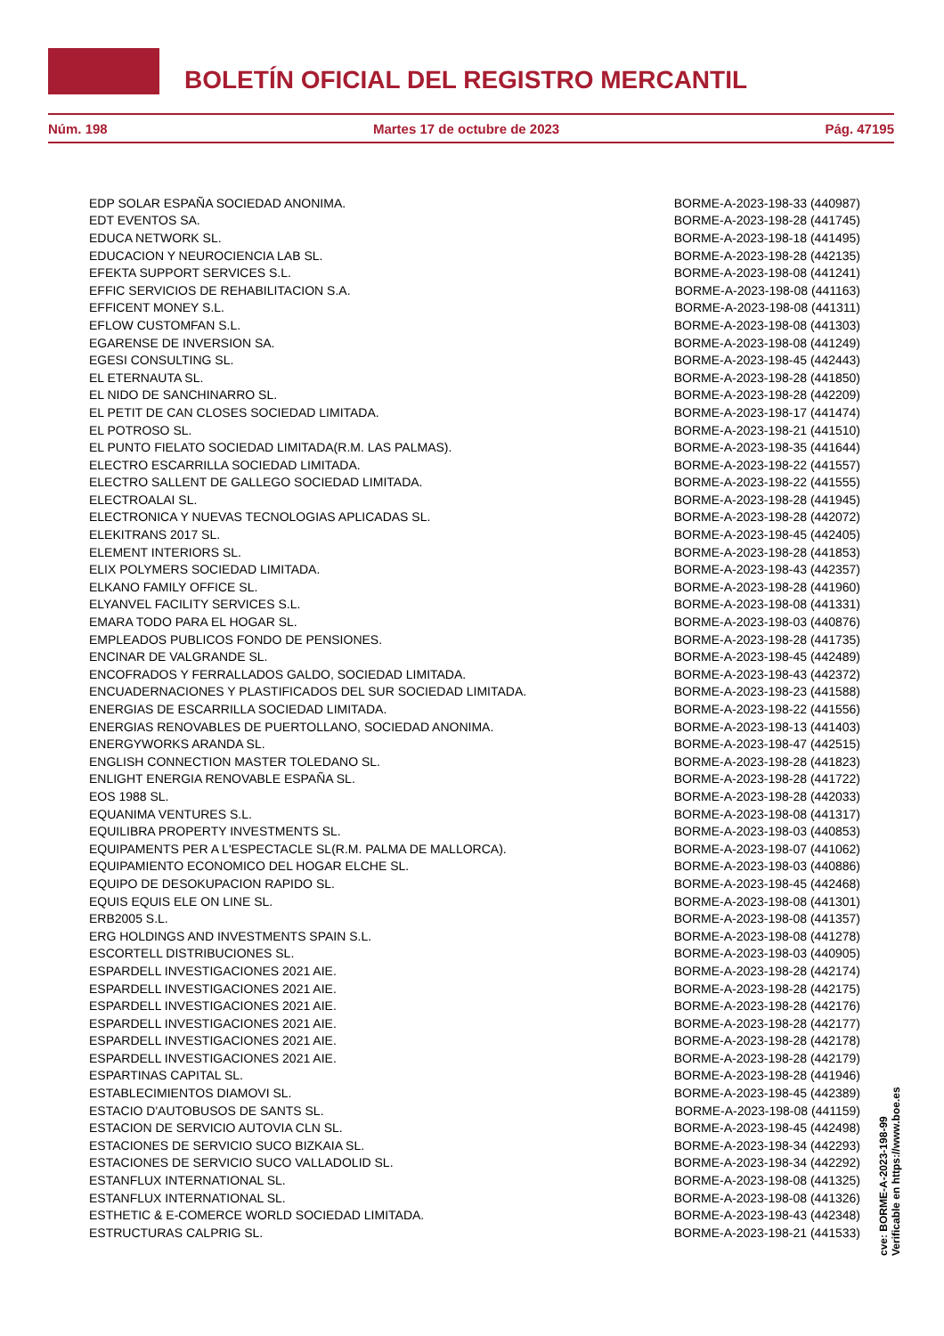BOLETÍN OFICIAL DEL REGISTRO MERCANTIL
Núm. 198 Martes 17 de octubre de 2023 Pág. 47195
| EDP SOLAR ESPAÑA SOCIEDAD ANONIMA. | BORME-A-2023-198-33 (440987) |
| EDT EVENTOS SA. | BORME-A-2023-198-28 (441745) |
| EDUCA NETWORK SL. | BORME-A-2023-198-18 (441495) |
| EDUCACION Y NEUROCIENCIA LAB SL. | BORME-A-2023-198-28 (442135) |
| EFEKTA SUPPORT SERVICES S.L. | BORME-A-2023-198-08 (441241) |
| EFFIC SERVICIOS DE REHABILITACION S.A. | BORME-A-2023-198-08 (441163) |
| EFFICENT MONEY S.L. | BORME-A-2023-198-08 (441311) |
| EFLOW CUSTOMFAN S.L. | BORME-A-2023-198-08 (441303) |
| EGARENSE DE INVERSION SA. | BORME-A-2023-198-08 (441249) |
| EGESI CONSULTING SL. | BORME-A-2023-198-45 (442443) |
| EL ETERNAUTA SL. | BORME-A-2023-198-28 (441850) |
| EL NIDO DE SANCHINARRO SL. | BORME-A-2023-198-28 (442209) |
| EL PETIT DE CAN CLOSES SOCIEDAD LIMITADA. | BORME-A-2023-198-17 (441474) |
| EL POTROSO SL. | BORME-A-2023-198-21 (441510) |
| EL PUNTO FIELATO SOCIEDAD LIMITADA(R.M. LAS PALMAS). | BORME-A-2023-198-35 (441644) |
| ELECTRO ESCARRILLA SOCIEDAD LIMITADA. | BORME-A-2023-198-22 (441557) |
| ELECTRO SALLENT DE GALLEGO SOCIEDAD LIMITADA. | BORME-A-2023-198-22 (441555) |
| ELECTROALAI SL. | BORME-A-2023-198-28 (441945) |
| ELECTRONICA Y NUEVAS TECNOLOGIAS APLICADAS SL. | BORME-A-2023-198-28 (442072) |
| ELEKITRANS 2017 SL. | BORME-A-2023-198-45 (442405) |
| ELEMENT INTERIORS SL. | BORME-A-2023-198-28 (441853) |
| ELIX POLYMERS SOCIEDAD LIMITADA. | BORME-A-2023-198-43 (442357) |
| ELKANO FAMILY OFFICE SL. | BORME-A-2023-198-28 (441960) |
| ELYANVEL FACILITY SERVICES S.L. | BORME-A-2023-198-08 (441331) |
| EMARA TODO PARA EL HOGAR SL. | BORME-A-2023-198-03 (440876) |
| EMPLEADOS PUBLICOS FONDO DE PENSIONES. | BORME-A-2023-198-28 (441735) |
| ENCINAR DE VALGRANDE SL. | BORME-A-2023-198-45 (442489) |
| ENCOFRADOS Y FERRALLADOS GALDO, SOCIEDAD LIMITADA. | BORME-A-2023-198-43 (442372) |
| ENCUADERNACIONES Y PLASTIFICADOS DEL SUR SOCIEDAD LIMITADA. | BORME-A-2023-198-23 (441588) |
| ENERGIAS DE ESCARRILLA SOCIEDAD LIMITADA. | BORME-A-2023-198-22 (441556) |
| ENERGIAS RENOVABLES DE PUERTOLLANO, SOCIEDAD ANONIMA. | BORME-A-2023-198-13 (441403) |
| ENERGYWORKS ARANDA SL. | BORME-A-2023-198-47 (442515) |
| ENGLISH CONNECTION MASTER TOLEDANO SL. | BORME-A-2023-198-28 (441823) |
| ENLIGHT ENERGIA RENOVABLE ESPAÑA SL. | BORME-A-2023-198-28 (441722) |
| EOS 1988 SL. | BORME-A-2023-198-28 (442033) |
| EQUANIMA VENTURES S.L. | BORME-A-2023-198-08 (441317) |
| EQUILIBRA PROPERTY INVESTMENTS SL. | BORME-A-2023-198-03 (440853) |
| EQUIPAMENTS PER A L'ESPECTACLE SL(R.M. PALMA DE MALLORCA). | BORME-A-2023-198-07 (441062) |
| EQUIPAMIENTO ECONOMICO DEL HOGAR ELCHE SL. | BORME-A-2023-198-03 (440886) |
| EQUIPO DE DESOKUPACION RAPIDO SL. | BORME-A-2023-198-45 (442468) |
| EQUIS EQUIS ELE ON LINE SL. | BORME-A-2023-198-08 (441301) |
| ERB2005 S.L. | BORME-A-2023-198-08 (441357) |
| ERG HOLDINGS AND INVESTMENTS SPAIN S.L. | BORME-A-2023-198-08 (441278) |
| ESCORTELL DISTRIBUCIONES SL. | BORME-A-2023-198-03 (440905) |
| ESPARDELL INVESTIGACIONES 2021 AIE. | BORME-A-2023-198-28 (442174) |
| ESPARDELL INVESTIGACIONES 2021 AIE. | BORME-A-2023-198-28 (442175) |
| ESPARDELL INVESTIGACIONES 2021 AIE. | BORME-A-2023-198-28 (442176) |
| ESPARDELL INVESTIGACIONES 2021 AIE. | BORME-A-2023-198-28 (442177) |
| ESPARDELL INVESTIGACIONES 2021 AIE. | BORME-A-2023-198-28 (442178) |
| ESPARDELL INVESTIGACIONES 2021 AIE. | BORME-A-2023-198-28 (442179) |
| ESPARTINAS CAPITAL SL. | BORME-A-2023-198-28 (441946) |
| ESTABLECIMIENTOS DIAMOVI SL. | BORME-A-2023-198-45 (442389) |
| ESTACIO D'AUTOBUSOS DE SANTS SL. | BORME-A-2023-198-08 (441159) |
| ESTACION DE SERVICIO AUTOVIA CLN SL. | BORME-A-2023-198-45 (442498) |
| ESTACIONES DE SERVICIO SUCO BIZKAIA SL. | BORME-A-2023-198-34 (442293) |
| ESTACIONES DE SERVICIO SUCO VALLADOLID SL. | BORME-A-2023-198-34 (442292) |
| ESTANFLUX INTERNATIONAL SL. | BORME-A-2023-198-08 (441325) |
| ESTANFLUX INTERNATIONAL SL. | BORME-A-2023-198-08 (441326) |
| ESTHETIC & E-COMERCE WORLD SOCIEDAD LIMITADA. | BORME-A-2023-198-43 (442348) |
| ESTRUCTURAS CALPRIG SL. | BORME-A-2023-198-21 (441533) |
cve: BORME-A-2023-198-99
Verificable en https://www.boe.es